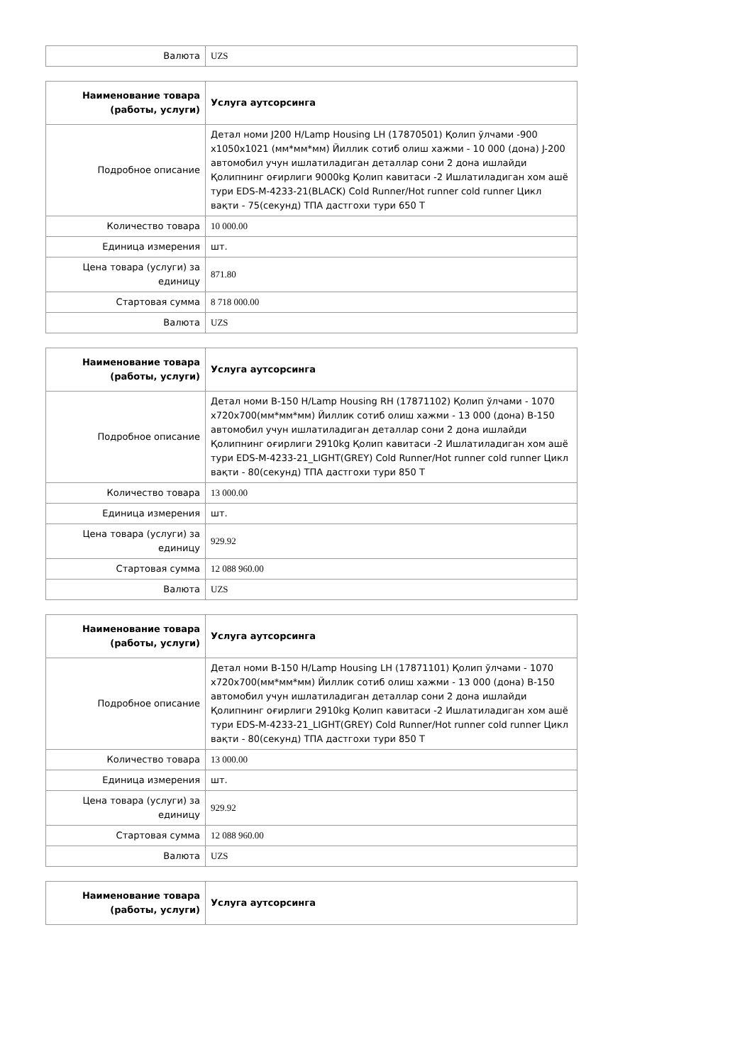| Валюта | UZS |
| Наименование товара (работы, услуги) | Услуга аутсорсинга |
| Подробное описание | Детал номи J200 H/Lamp Housing LH (17870501) Қолип ўлчами -900 x1050x1021 (мм*мм*мм) Йиллик сотиб олиш хажми - 10 000 (дона) J-200 автомобил учун ишлатиладиган деталлар сони 2 дона ишлайди Қолипнинг оғирлиги 9000kg Қолип кавитаси -2 Ишлатиладиган хом ашё тури EDS-M-4233-21(BLACK) Cold Runner/Hot runner cold runner Цикл вақти - 75(секунд) ТПА дастгохи тури 650 Т |
| Количество товара | 10 000.00 |
| Единица измерения | шт. |
| Цена товара (услуги) за единицу | 871.80 |
| Стартовая сумма | 8 718 000.00 |
| Валюта | UZS |
| Наименование товара (работы, услуги) | Услуга аутсорсинга |
| Подробное описание | Детал номи B-150 H/Lamp Housing RH (17871102) Қолип ўлчами - 1070 x720x700(мм*мм*мм) Йиллик сотиб олиш хажми - 13 000 (дона) B-150 автомобил учун ишлатиладиган деталлар сони 2 дона ишлайди Қолипнинг оғирлиги 2910kg Қолип кавитаси -2 Ишлатиладиган хом ашё тури EDS-M-4233-21_LIGHT(GREY) Cold Runner/Hot runner cold runner Цикл вақти - 80(секунд) ТПА дастгохи тури 850 Т |
| Количество товара | 13 000.00 |
| Единица измерения | шт. |
| Цена товара (услуги) за единицу | 929.92 |
| Стартовая сумма | 12 088 960.00 |
| Валюта | UZS |
| Наименование товара (работы, услуги) | Услуга аутсорсинга |
| Подробное описание | Детал номи B-150 H/Lamp Housing LH (17871101) Қолип ўлчами - 1070 x720x700(мм*мм*мм) Йиллик сотиб олиш хажми - 13 000 (дона) B-150 автомобил учун ишлатиладиган деталлар сони 2 дона ишлайди Қолипнинг оғирлиги 2910kg Қолип кавитаси -2 Ишлатиладиган хом ашё тури EDS-M-4233-21_LIGHT(GREY) Cold Runner/Hot runner cold runner Цикл вақти - 80(секунд) ТПА дастгохи тури 850 Т |
| Количество товара | 13 000.00 |
| Единица измерения | шт. |
| Цена товара (услуги) за единицу | 929.92 |
| Стартовая сумма | 12 088 960.00 |
| Валюта | UZS |
| Наименование товара (работы, услуги) | Услуга аутсорсинга |